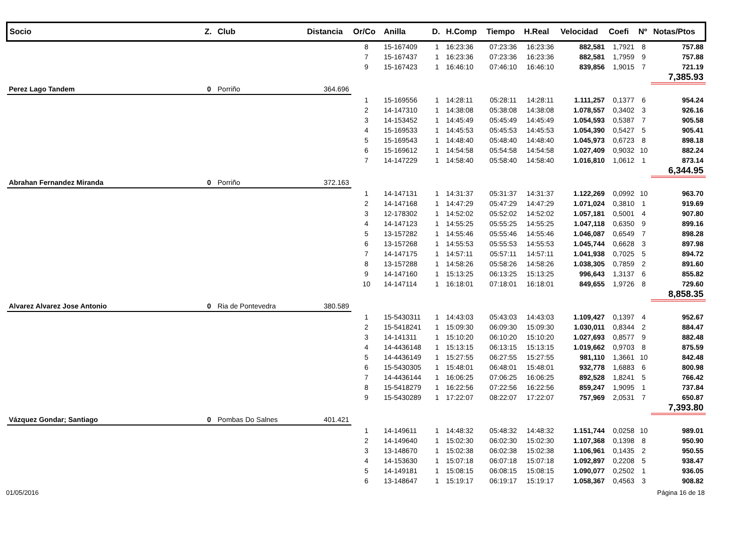| Socio | Z. | Club | Distancia | Or/Co | Anilla | D. | H.Comp | Tiempo | H.Real | Velocidad | Coefi | Nº | Notas/Ptos |
| --- | --- | --- | --- | --- | --- | --- | --- | --- | --- | --- | --- | --- | --- |
| | | | | 8 | 15-167409 | 1 | 16:23:36 | 07:23:36 | 16:23:36 | 882,581 | 1,7921 | 8 | 757.88 |
| | | | | 7 | 15-167437 | 1 | 16:23:36 | 07:23:36 | 16:23:36 | 882,581 | 1,7959 | 9 | 757.88 |
| | | | | 9 | 15-167423 | 1 | 16:46:10 | 07:46:10 | 16:46:10 | 839,856 | 1,9015 | 7 | 721.19 |
| | | | | | | | | | | | | | 7,385.93 |
| Perez Lago Tandem | 0 | Porriño | 364.696 | | | | | | | | | | |
| | | | | 1 | 15-169556 | 1 | 14:28:11 | 05:28:11 | 14:28:11 | 1.111,257 | 0,1377 | 6 | 954.24 |
| | | | | 2 | 14-147310 | 1 | 14:38:08 | 05:38:08 | 14:38:08 | 1.078,557 | 0,3402 | 3 | 926.16 |
| | | | | 3 | 14-153452 | 1 | 14:45:49 | 05:45:49 | 14:45:49 | 1.054,593 | 0,5387 | 7 | 905.58 |
| | | | | 4 | 15-169533 | 1 | 14:45:53 | 05:45:53 | 14:45:53 | 1.054,390 | 0,5427 | 5 | 905.41 |
| | | | | 5 | 15-169543 | 1 | 14:48:40 | 05:48:40 | 14:48:40 | 1.045,973 | 0,6723 | 8 | 898.18 |
| | | | | 6 | 15-169612 | 1 | 14:54:58 | 05:54:58 | 14:54:58 | 1.027,409 | 0,9032 | 10 | 882.24 |
| | | | | 7 | 14-147229 | 1 | 14:58:40 | 05:58:40 | 14:58:40 | 1.016,810 | 1,0612 | 1 | 873.14 |
| | | | | | | | | | | | | | 6,344.95 |
| Abrahan Fernandez Miranda | 0 | Porriño | 372.163 | | | | | | | | | | |
| | | | | 1 | 14-147131 | 1 | 14:31:37 | 05:31:37 | 14:31:37 | 1.122,269 | 0,0992 | 10 | 963.70 |
| | | | | 2 | 14-147168 | 1 | 14:47:29 | 05:47:29 | 14:47:29 | 1.071,024 | 0,3810 | 1 | 919.69 |
| | | | | 3 | 12-178302 | 1 | 14:52:02 | 05:52:02 | 14:52:02 | 1.057,181 | 0,5001 | 4 | 907.80 |
| | | | | 4 | 14-147123 | 1 | 14:55:25 | 05:55:25 | 14:55:25 | 1.047,118 | 0,6350 | 9 | 899.16 |
| | | | | 5 | 13-157282 | 1 | 14:55:46 | 05:55:46 | 14:55:46 | 1.046,087 | 0,6549 | 7 | 898.28 |
| | | | | 6 | 13-157268 | 1 | 14:55:53 | 05:55:53 | 14:55:53 | 1.045,744 | 0,6628 | 3 | 897.98 |
| | | | | 7 | 14-147175 | 1 | 14:57:11 | 05:57:11 | 14:57:11 | 1.041,938 | 0,7025 | 5 | 894.72 |
| | | | | 8 | 13-157288 | 1 | 14:58:26 | 05:58:26 | 14:58:26 | 1.038,305 | 0,7859 | 2 | 891.60 |
| | | | | 9 | 14-147160 | 1 | 15:13:25 | 06:13:25 | 15:13:25 | 996,643 | 1,3137 | 6 | 855.82 |
| | | | | 10 | 14-147114 | 1 | 16:18:01 | 07:18:01 | 16:18:01 | 849,655 | 1,9726 | 8 | 729.60 |
| | | | | | | | | | | | | | 8,858.35 |
| Alvarez Alvarez Jose Antonio | 0 | Ria de Pontevedra | 380.589 | | | | | | | | | | |
| | | | | 1 | 15-5430311 | 1 | 14:43:03 | 05:43:03 | 14:43:03 | 1.109,427 | 0,1397 | 4 | 952.67 |
| | | | | 2 | 15-5418241 | 1 | 15:09:30 | 06:09:30 | 15:09:30 | 1.030,011 | 0,8344 | 2 | 884.47 |
| | | | | 3 | 14-141311 | 1 | 15:10:20 | 06:10:20 | 15:10:20 | 1.027,693 | 0,8577 | 9 | 882.48 |
| | | | | 4 | 14-4436148 | 1 | 15:13:15 | 06:13:15 | 15:13:15 | 1.019,662 | 0,9703 | 8 | 875.59 |
| | | | | 5 | 14-4436149 | 1 | 15:27:55 | 06:27:55 | 15:27:55 | 981,110 | 1,3661 | 10 | 842.48 |
| | | | | 6 | 15-5430305 | 1 | 15:48:01 | 06:48:01 | 15:48:01 | 932,778 | 1,6883 | 6 | 800.98 |
| | | | | 7 | 14-4436144 | 1 | 16:06:25 | 07:06:25 | 16:06:25 | 892,528 | 1,8241 | 5 | 766.42 |
| | | | | 8 | 15-5418279 | 1 | 16:22:56 | 07:22:56 | 16:22:56 | 859,247 | 1,9095 | 1 | 737.84 |
| | | | | 9 | 15-5430289 | 1 | 17:22:07 | 08:22:07 | 17:22:07 | 757,969 | 2,0531 | 7 | 650.87 |
| | | | | | | | | | | | | | 7,393.80 |
| Vázquez Gondar; Santiago | 0 | Pombas Do Salnes | 401.421 | | | | | | | | | | |
| | | | | 1 | 14-149611 | 1 | 14:48:32 | 05:48:32 | 14:48:32 | 1.151,744 | 0,0258 | 10 | 989.01 |
| | | | | 2 | 14-149640 | 1 | 15:02:30 | 06:02:30 | 15:02:30 | 1.107,368 | 0,1398 | 8 | 950.90 |
| | | | | 3 | 13-148670 | 1 | 15:02:38 | 06:02:38 | 15:02:38 | 1.106,961 | 0,1435 | 2 | 950.55 |
| | | | | 4 | 14-153630 | 1 | 15:07:18 | 06:07:18 | 15:07:18 | 1.092,897 | 0,2208 | 5 | 938.47 |
| | | | | 5 | 14-149181 | 1 | 15:08:15 | 06:08:15 | 15:08:15 | 1.090,077 | 0,2502 | 1 | 936.05 |
| | | | | 6 | 13-148647 | 1 | 15:19:17 | 06:19:17 | 15:19:17 | 1.058,367 | 0,4563 | 3 | 908.82 |
01/05/2016 Página 16 de 18